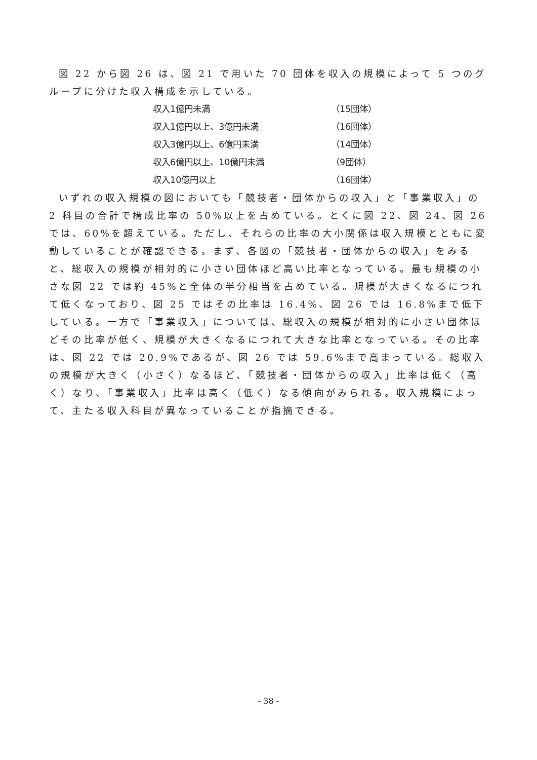図 22 から図 26 は、図 21 で用いた 70 団体を収入の規模によって 5 つのグループに分けた収入構成を示している。
| 収入1億円未満 | （15団体） |
| 収入1億円以上、3億円未満 | （16団体） |
| 収入3億円以上、6億円未満 | （14団体） |
| 収入6億円以上、10億円未満 | （9団体） |
| 収入10億円以上 | （16団体） |
いずれの収入規模の図においても「競技者・団体からの収入」と「事業収入」の 2 科目の合計で構成比率の 50%以上を占めている。とくに図 22、図 24、図 26 では、60%を超えている。ただし、それらの比率の大小関係は収入規模とともに変動していることが確認できる。まず、各図の「競技者・団体からの収入」をみると、総収入の規模が相対的に小さい団体ほど高い比率となっている。最も規模の小さな図 22 では約 45%と全体の半分相当を占めている。規模が大きくなるにつれて低くなっており、図 25 ではその比率は 16.4%、図 26 では 16.8%まで低下している。一方で「事業収入」については、総収入の規模が相対的に小さい団体ほどその比率が低く、規模が大きくなるにつれて大きな比率となっている。その比率は、図 22 では 20.9%であるが、図 26 では 59.6%まで高まっている。総収入の規模が大きく（小さく）なるほど、「競技者・団体からの収入」比率は低く（高く）なり、「事業収入」比率は高く（低く）なる傾向がみられる。収入規模によって、主たる収入科目が異なっていることが指摘できる。
- 38 -